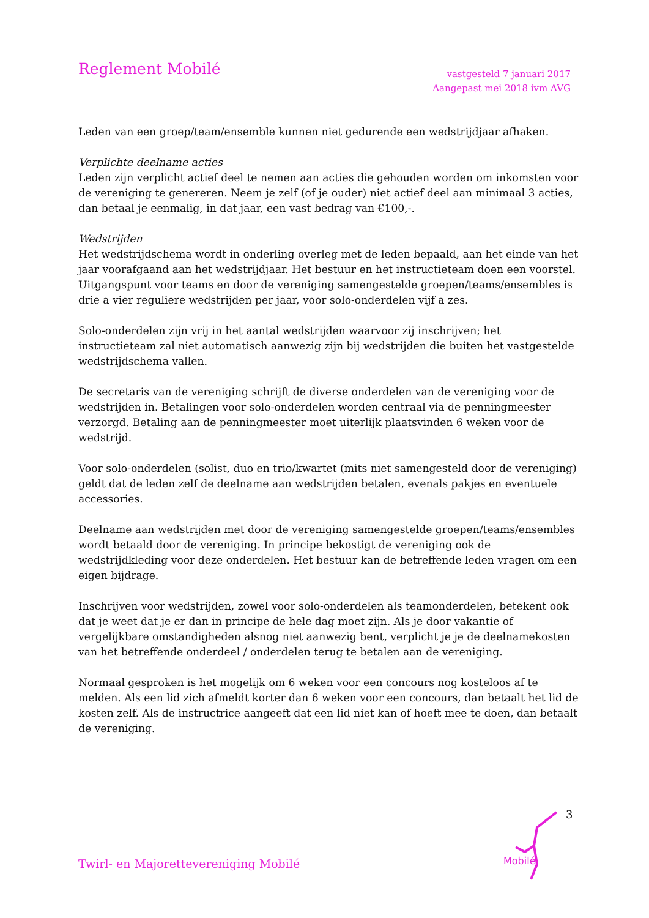Reglement Mobilé
vastgesteld 7 januari 2017
Aangepast mei 2018 ivm AVG
Leden van een groep/team/ensemble kunnen niet gedurende een wedstrijdjaar afhaken.
Verplichte deelname acties
Leden zijn verplicht actief deel te nemen aan acties die gehouden worden om inkomsten voor de vereniging te genereren. Neem je zelf (of je ouder) niet actief deel aan minimaal 3 acties, dan betaal je eenmalig, in dat jaar, een vast bedrag van €100,-.
Wedstrijden
Het wedstrijdschema wordt in onderling overleg met de leden bepaald, aan het einde van het jaar voorafgaand aan het wedstrijdjaar. Het bestuur en het instructieteam doen een voorstel. Uitgangspunt voor teams en door de vereniging samengestelde groepen/teams/ensembles is drie a vier reguliere wedstrijden per jaar, voor solo-onderdelen vijf a zes.
Solo-onderdelen zijn vrij in het aantal wedstrijden waarvoor zij inschrijven; het instructieteam zal niet automatisch aanwezig zijn bij wedstrijden die buiten het vastgestelde wedstrijdschema vallen.
De secretaris van de vereniging schrijft de diverse onderdelen van de vereniging voor de wedstrijden in. Betalingen voor solo-onderdelen worden centraal via de penningmeester verzorgd. Betaling aan de penningmeester moet uiterlijk plaatsvinden 6 weken voor de wedstrijd.
Voor solo-onderdelen (solist, duo en trio/kwartet (mits niet samengesteld door de vereniging) geldt dat de leden zelf de deelname aan wedstrijden betalen, evenals pakjes en eventuele accessories.
Deelname aan wedstrijden met door de vereniging samengestelde groepen/teams/ensembles wordt betaald door de vereniging. In principe bekostigt de vereniging ook de wedstrijdkleding voor deze onderdelen. Het bestuur kan de betreffende leden vragen om een eigen bijdrage.
Inschrijven voor wedstrijden, zowel voor solo-onderdelen als teamonderdelen, betekent ook dat je weet dat je er dan in principe de hele dag moet zijn. Als je door vakantie of vergelijkbare omstandigheden alsnog niet aanwezig bent, verplicht je je de deelnamekosten van het betreffende onderdeel / onderdelen terug te betalen aan de vereniging.
Normaal gesproken is het mogelijk om 6 weken voor een concours nog kosteloos af te melden. Als een lid zich afmeldt korter dan 6 weken voor een concours, dan betaalt het lid de kosten zelf. Als de instructrice aangeeft dat een lid niet kan of hoeft mee te doen, dan betaalt de vereniging.
3
Mobilé
Twirl- en Majorettevereniging Mobilé